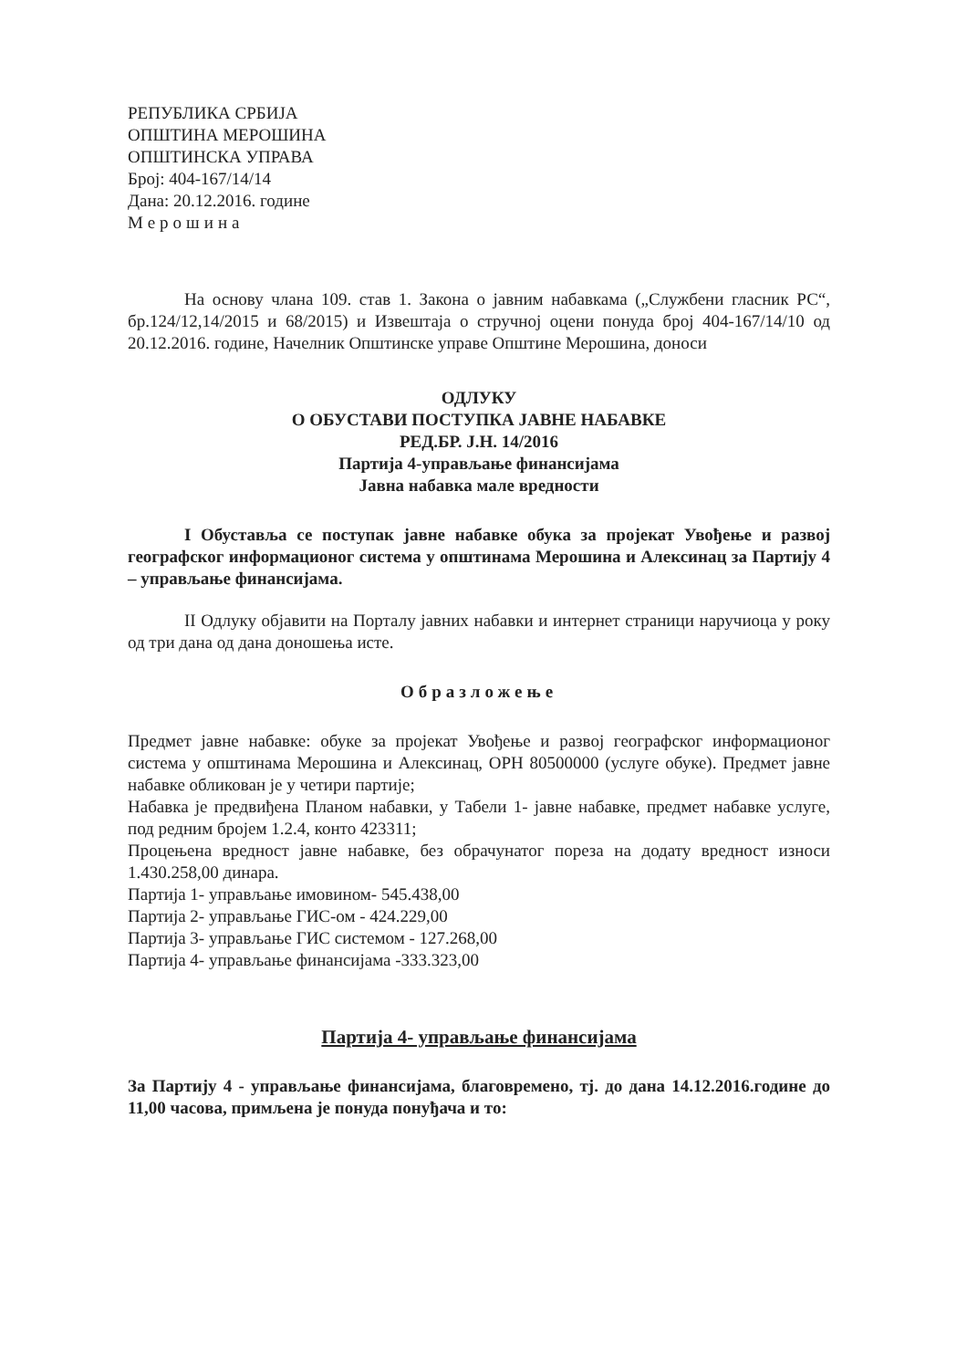РЕПУБЛИКА СРБИЈА
ОПШТИНА МЕРОШИНА
ОПШТИНСКА УПРАВА
Број: 404-167/14/14
Дана: 20.12.2016. године
Мерошина
На основу члана 109. став 1. Закона о јавним набавкама („Службени гласник РС“, бр.124/12,14/2015 и 68/2015) и Извештаја о стручној оцени понуда број 404-167/14/10 од 20.12.2016. године, Начелник Општинске управе Општине Мерошина, доноси
ОДЛУКУ
О ОБУСТАВИ ПОСТУПКА ЈАВНЕ НАБАВКЕ
РЕД.БР. Ј.Н. 14/2016
Партија 4-управљање финансијама
Јавна набавка мале вредности
I Обуставља се поступак јавне набавке обука за пројекат Увођење и развој географског информационог система у општинама Мерошина и Алексинац за Партију 4 – управљање финансијама.
II Одлуку објавити на Порталу јавних набавки и интернет страници наручиоца у року од три дана од дана доношења исте.
Образложење
Предмет јавне набавке: обуке за пројекат Увођење и развој географског информационог система у општинама Мерошина и Алексинац, ОРН 80500000 (услуге обуке). Предмет јавне набавке обликован је у четири партије;
Набавка је предвиђена Планом набавки, у Табели 1- јавне набавке, предмет набавке услуге, под редним бројем 1.2.4, конто 423311;
Процењена вредност јавне набавке, без обрачунатог пореза на додату вредност износи 1.430.258,00 динара.
Партија 1- управљање имовином- 545.438,00
Партија 2- управљање ГИС-ом - 424.229,00
Партија 3- управљање ГИС системом - 127.268,00
Партија 4- управљање финансијама -333.323,00
Партија 4- управљање финансијама
За Партију 4 - управљање финансијама, благовремено, тј. до дана 14.12.2016.године до 11,00 часова, примљена је понуда понуђача и то: